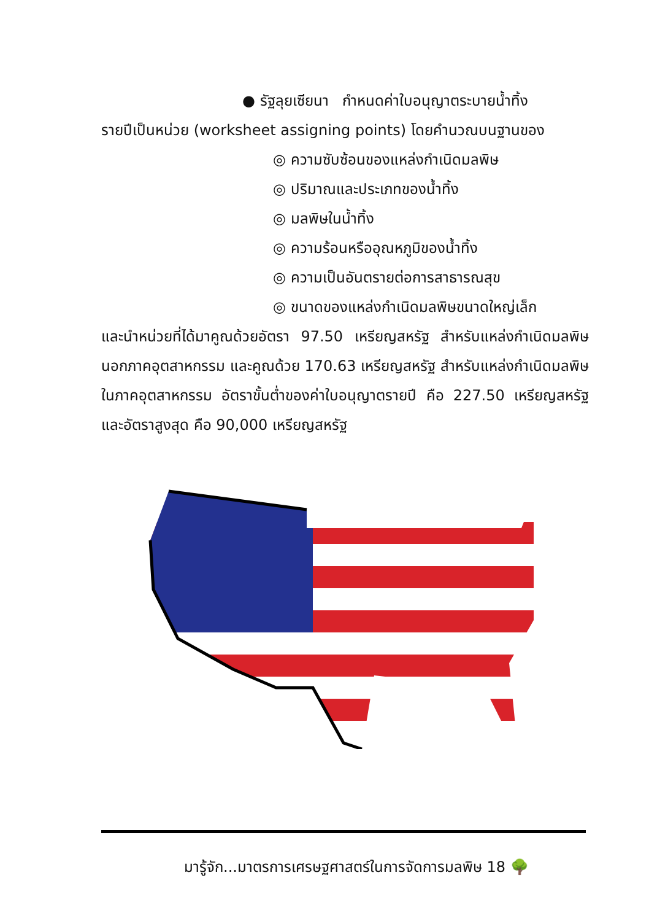● รัฐลุยเซียนา กำหนดค่าใบอนุญาตระบายน้ำทิ้ง
รายปีเป็นหน่วย (worksheet assigning points) โดยคำนวณบนฐานของ
◎ ความซับซ้อนของแหล่งกำเนิดมลพิษ
◎ ปริมาณและประเภทของน้ำทิ้ง
◎ มลพิษในน้ำทิ้ง
◎ ความร้อนหรืออุณหภูมิของน้ำทิ้ง
◎ ความเป็นอันตรายต่อการสาธารณสุข
◎ ขนาดของแหล่งกำเนิดมลพิษขนาดใหญ่เล็ก
และนำหน่วยที่ได้มาคูณด้วยอัตรา 97.50 เหรียญสหรัฐ สำหรับแหล่งกำเนิดมลพิษนอกภาคอุตสาหกรรม และคูณด้วย 170.63 เหรียญสหรัฐ สำหรับแหล่งกำเนิดมลพิษในภาคอุตสาหกรรม อัตราขั้นต่ำของค่าใบอนุญาตรายปี คือ 227.50 เหรียญสหรัฐ และอัตราสูงสุด คือ 90,000 เหรียญสหรัฐ
มารู้จัก...มาตรการเศรษฐศาสตร์ในการจัดการมลพิษ 18 🌳